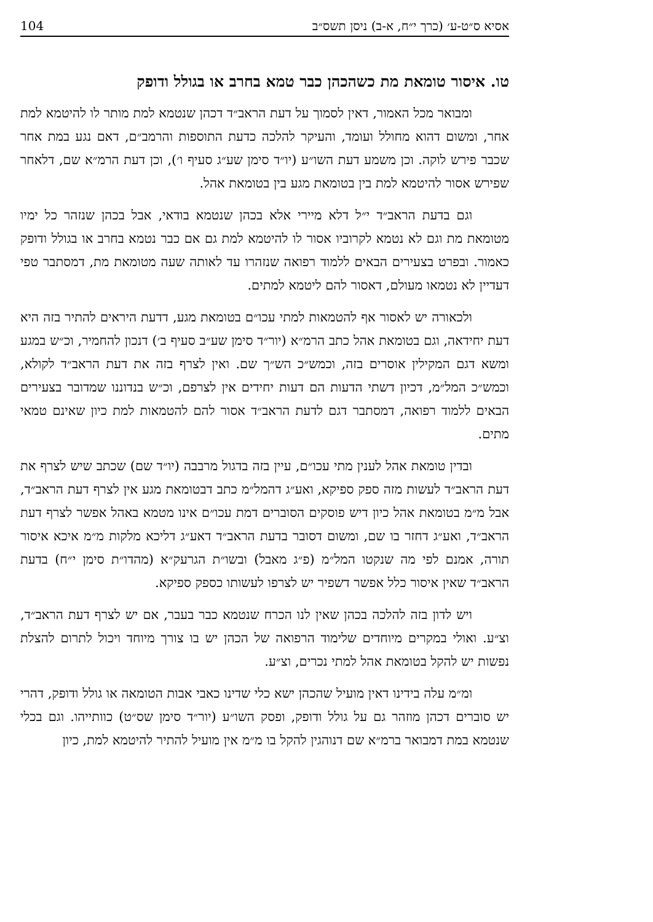אסיא ס״ט-ע׳ (כרך י״ח, א-ב) ניסן תשס״ב 104
טו. איסור טומאת מת כשהכהן כבר טמא בחרב או בגולל ודופק
ומבואר מכל האמור, דאין לסמוך על דעת הראב״ד דכהן שנטמא למת מותר לו להיטמא למת אחר, ומשום דהוא מחולל ועומד, והעיקר להלכה כדעת התוספות והרמב״ם, דאם נגע במת אחר שכבר פירש לוקה. וכן משמע דעת השו״ע (יו״ד סימן שע״ג סעיף ו׳), וכן דעת הרמ״א שם, דלאחר שפירש אסור להיטמא למת בין בטומאת מגע בין בטומאת אהל.
וגם בדעת הראב״ד י״ל דלא מיירי אלא בכהן שנטמא בודאי, אבל בכהן שנזהר כל ימיו מטומאת מת וגם לא נטמא לקרוביו אסור לו להיטמא למת גם אם כבר נטמא בחרב או בגולל ודופק כאמור. ובפרט בצעירים הבאים ללמוד רפואה שנזהרו עד לאותה שעה מטומאת מת, דמסתבר טפי דעדיין לא נטמאו מעולם, דאסור להם ליטמא למתים.
ולכאורה יש לאסור אף להטמאות למתי עכו״ם בטומאת מגע, דדעת היראים להתיר בזה היא דעת יחידאה, וגם בטומאת אהל כתב הרמ״א (יור״ד סימן שע״ב סעיף ב׳) דנכון להחמיר, וכ״ש במגע ומשא דגם המקילין אוסרים בזה, וכמש״כ הש״ך שם. ואין לצרף בזה את דעת הראב״ד לקולא, וכמש״כ המל״מ, דכיון דשתי הדעות הם דעות יחידים אין לצרפם, וכ״ש בנדוננו שמדובר בצעירים הבאים ללמוד רפואה, דמסתבר דגם לדעת הראב״ד אסור להם להטמאות למת כיון שאינם טמאי מתים.
ובדין טומאת אהל לענין מתי עכו״ם, עיין בזה בדגול מרבבה (יו״ד שם) שכתב שיש לצרף את דעת הראב״ד לעשות מזה ספק ספיקא, ואע״ג דהמל״מ כתב דבטומאת מגע אין לצרף דעת הראב״ד, אבל מ״מ בטומאת אהל כיון דיש פוסקים הסוברים דמת עכו״ם אינו מטמא באהל אפשר לצרף דעת הראב״ד, ואע״ג דחזר בו שם, ומשום דסובר בדעת הראב״ד דאע״ג דליכא מלקות מ״מ איכא איסור תורה, אמנם לפי מה שנקטו המל״מ (פ״ג מאבל) ובשו״ת הגרעק״א (מהדו״ת סימן י״ח) בדעת הראב״ד שאין איסור כלל אפשר דשפיר יש לצרפו לעשותו כספק ספיקא.
ויש לדון בזה להלכה בכהן שאין לנו הכרח שנטמא כבר בעבר, אם יש לצרף דעת הראב״ד, וצ״ע. ואולי במקרים מיוחדים שלימוד הרפואה של הכהן יש בו צורך מיוחד ויכול לתרום להצלת נפשות יש להקל בטומאת אהל למתי נכרים, וצ״ע.
ומ״מ עלה בידינו דאין מועיל שהכהן ישא כלי שדינו כאבי אבות הטומאה או גולל ודופק, דהרי יש סוברים דכהן מוזהר גם על גולל ודופק, ופסק השו״ע (יור״ד סימן שס״ט) כוותייהו. וגם בכלי שנטמא במת דמבואר ברמ״א שם דנוהגין להקל בו מ״מ אין מועיל להתיר להיטמא למת, כיון